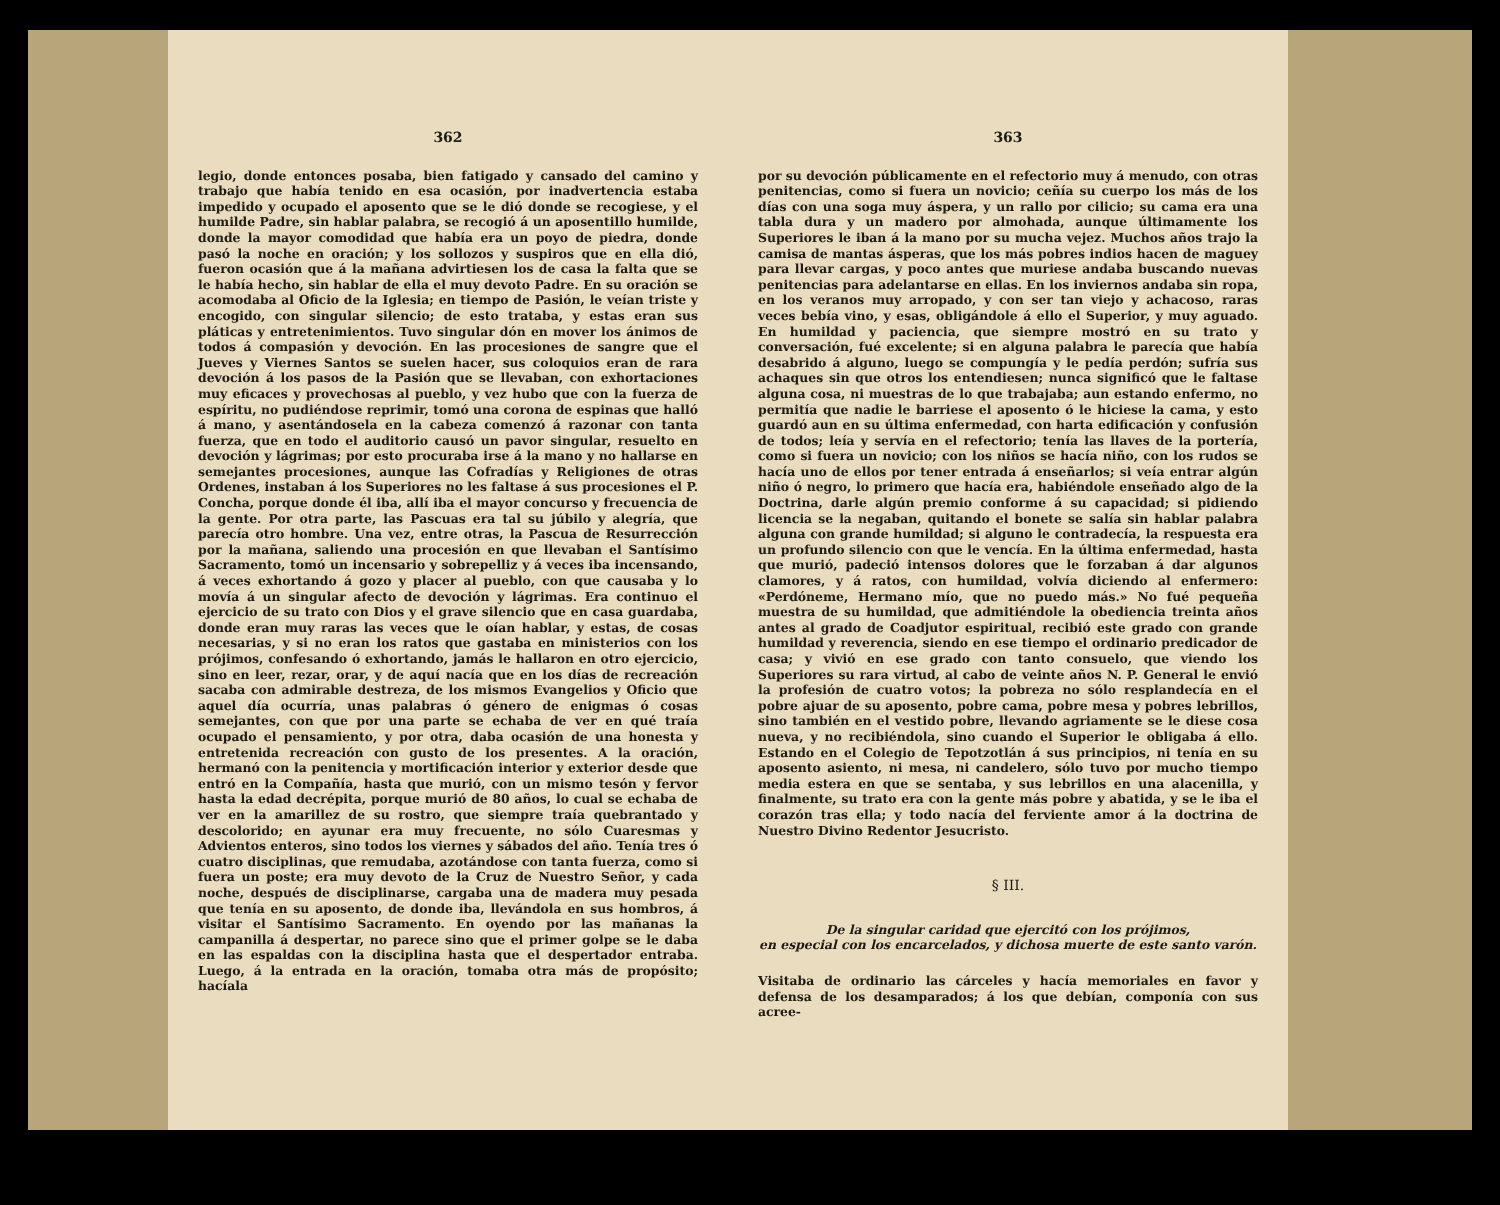362
legio, donde entonces posaba, bien fatigado y cansado del camino y trabajo que había tenido en esa ocasión, por inadvertencia estaba impedido y ocupado el aposento que se le dió donde se recogiese, y el humilde Padre, sin hablar palabra, se recogió á un aposentillo humilde, donde la mayor comodidad que había era un poyo de piedra, donde pasó la noche en oración; y los sollozos y suspiros que en ella dió, fueron ocasión que á la mañana advirtiesen los de casa la falta que se le había hecho, sin hablar de ella el muy devoto Padre. En su oración se acomodaba al Oficio de la Iglesia; en tiempo de Pasión, le veían triste y encogido, con singular silencio; de esto trataba, y estas eran sus pláticas y entretenimientos. Tuvo singular dón en mover los ánimos de todos á compasión y devoción. En las procesiones de sangre que el Jueves y Viernes Santos se suelen hacer, sus coloquios eran de rara devoción á los pasos de la Pasión que se llevaban, con exhortaciones muy eficaces y provechosas al pueblo, y vez hubo que con la fuerza de espíritu, no pudiéndose reprimir, tomó una corona de espinas que halló á mano, y asentándosela en la cabeza comenzó á razonar con tanta fuerza, que en todo el auditorio causó un pavor singular, resuelto en devoción y lágrimas; por esto procuraba irse á la mano y no hallarse en semejantes procesiones, aunque las Cofradías y Religiones de otras Ordenes, instaban á los Superiores no les faltase á sus procesiones el P. Concha, porque donde él iba, allí iba el mayor concurso y frecuencia de la gente. Por otra parte, las Pascuas era tal su júbilo y alegría, que parecía otro hombre. Una vez, entre otras, la Pascua de Resurrección por la mañana, saliendo una procesión en que llevaban el Santísimo Sacramento, tomó un incensario y sobrepelliz y á veces iba incensando, á veces exhortando á gozo y placer al pueblo, con que causaba y lo movía á un singular afecto de devoción y lágrimas. Era continuo el ejercicio de su trato con Dios y el grave silencio que en casa guardaba, donde eran muy raras las veces que le oían hablar, y estas, de cosas necesarias, y si no eran los ratos que gastaba en ministerios con los prójimos, confesando ó exhortando, jamás le hallaron en otro ejercicio, sino en leer, rezar, orar, y de aquí nacía que en los días de recreación sacaba con admirable destreza, de los mismos Evangelios y Oficio que aquel día ocurría, unas palabras ó género de enigmas ó cosas semejantes, con que por una parte se echaba de ver en qué traía ocupado el pensamiento, y por otra, daba ocasión de una honesta y entretenida recreación con gusto de los presentes. A la oración, hermanó con la penitencia y mortificación interior y exterior desde que entró en la Compañía, hasta que murió, con un mismo tesón y fervor hasta la edad decrépita, porque murió de 80 años, lo cual se echaba de ver en la amarillez de su rostro, que siempre traía quebrantado y descolorido; en ayunar era muy frecuente, no sólo Cuaresmas y Advientos enteros, sino todos los viernes y sábados del año. Tenía tres ó cuatro disciplinas, que remudaba, azotándose con tanta fuerza, como si fuera un poste; era muy devoto de la Cruz de Nuestro Señor, y cada noche, después de disciplinarse, cargaba una de madera muy pesada que tenía en su aposento, de donde iba, llevándola en sus hombros, á visitar el Santísimo Sacramento. En oyendo por las mañanas la campanilla á despertar, no parece sino que el primer golpe se le daba en las espaldas con la disciplina hasta que el despertador entraba. Luego, á la entrada en la oración, tomaba otra más de propósito; hacíala
363
por su devoción públicamente en el refectorio muy á menudo, con otras penitencias, como si fuera un novicio; ceñía su cuerpo los más de los días con una soga muy áspera, y un rallo por cilicio; su cama era una tabla dura y un madero por almohada, aunque últimamente los Superiores le iban á la mano por su mucha vejez. Muchos años trajo la camisa de mantas ásperas, que los más pobres indios hacen de maguey para llevar cargas, y poco antes que muriese andaba buscando nuevas penitencias para adelantarse en ellas. En los inviernos andaba sin ropa, en los veranos muy arropado, y con ser tan viejo y achacoso, raras veces bebía vino, y esas, obligándole á ello el Superior, y muy aguado. En humildad y paciencia, que siempre mostró en su trato y conversación, fué excelente; si en alguna palabra le parecía que había desabrido á alguno, luego se compungía y le pedía perdón; sufría sus achaques sin que otros los entendiesen; nunca significó que le faltase alguna cosa, ni muestras de lo que trabajaba; aun estando enfermo, no permitía que nadie le barriese el aposento ó le hiciese la cama, y esto guardó aun en su última enfermedad, con harta edificación y confusión de todos; leía y servía en el refectorio; tenía las llaves de la portería, como si fuera un novicio; con los niños se hacía niño, con los rudos se hacía uno de ellos por tener entrada á enseñarlos; si veía entrar algún niño ó negro, lo primero que hacía era, habiéndole enseñado algo de la Doctrina, darle algún premio conforme á su capacidad; si pidiendo licencia se la negaban, quitando el bonete se salía sin hablar palabra alguna con grande humildad; si alguno le contradecía, la respuesta era un profundo silencio con que le vencía. En la última enfermedad, hasta que murió, padeció intensos dolores que le forzaban á dar algunos clamores, y á ratos, con humildad, volvía diciendo al enfermero: «Perdóneme, Hermano mío, que no puedo más.» No fué pequeña muestra de su humildad, que admitiéndole la obediencia treinta años antes al grado de Coadjutor espiritual, recibió este grado con grande humildad y reverencia, siendo en ese tiempo el ordinario predicador de casa; y vivió en ese grado con tanto consuelo, que viendo los Superiores su rara virtud, al cabo de veinte años N. P. General le envió la profesión de cuatro votos; la pobreza no sólo resplandecía en el pobre ajuar de su aposento, pobre cama, pobre mesa y pobres lebrillos, sino también en el vestido pobre, llevando agriamente se le diese cosa nueva, y no recibiéndola, sino cuando el Superior le obligaba á ello. Estando en el Colegio de Tepotzotlán á sus principios, ni tenía en su aposento asiento, ni mesa, ni candelero, sólo tuvo por mucho tiempo media estera en que se sentaba, y sus lebrillos en una alacenilla, y finalmente, su trato era con la gente más pobre y abatida, y se le iba el corazón tras ella; y todo nacía del ferviente amor á la doctrina de Nuestro Divino Redentor Jesucristo.
§ III.
De la singular caridad que ejercitó con los prójimos,
en especial con los encarcelados, y dichosa muerte de este santo varón.
Visitaba de ordinario las cárceles y hacía memoriales en favor y defensa de los desamparados; á los que debían, componía con sus acree-